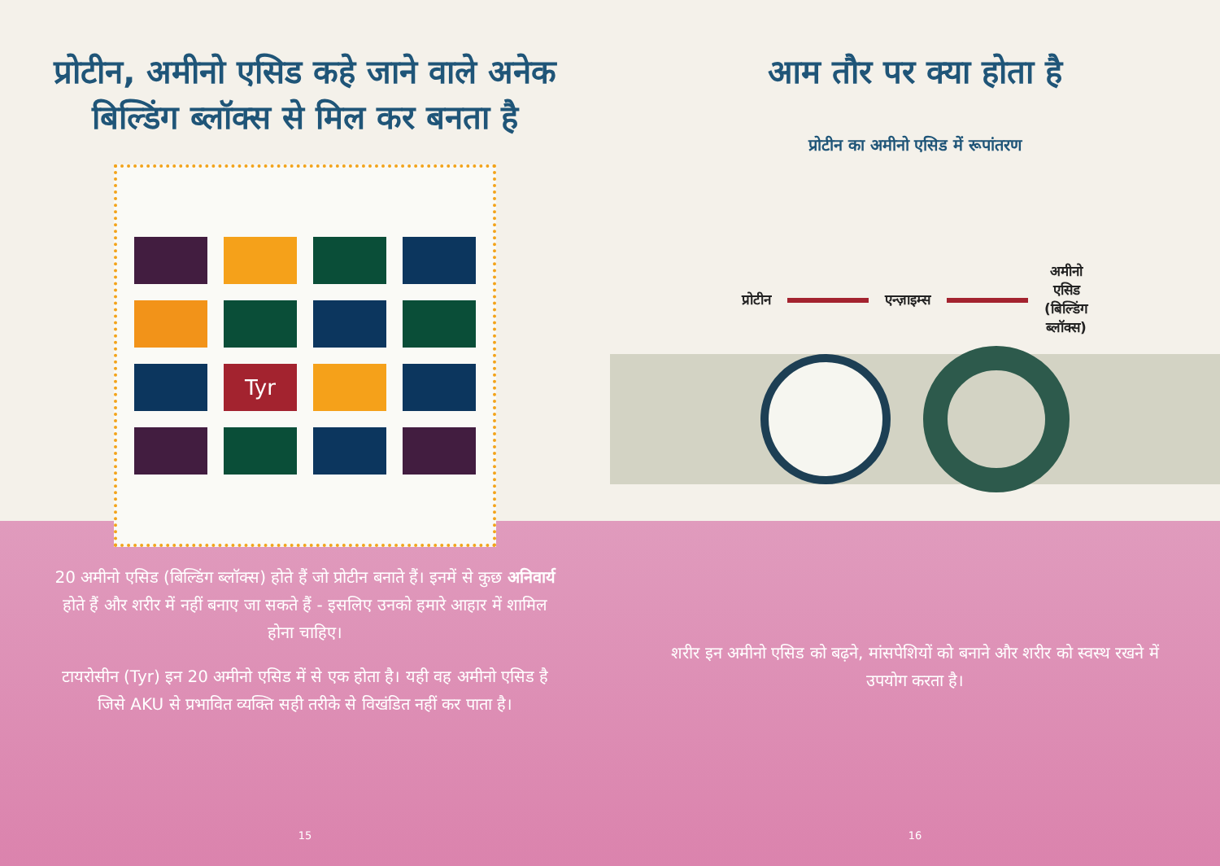प्रोटीन, अमीनो एसिड कहे जाने वाले अनेक बिल्डिंग ब्लॉक्स से मिल कर बनता है
Tyr
20 अमीनो एसिड (बिल्डिंग ब्लॉक्स) होते हैं जो प्रोटीन बनाते हैं। इनमें से कुछ अनिवार्य होते हैं और शरीर में नहीं बनाए जा सकते हैं - इसलिए उनको हमारे आहार में शामिल होना चाहिए।
टायरोसीन (Tyr) इन 20 अमीनो एसिड में से एक होता है। यही वह अमीनो एसिड है जिसे AKU से प्रभावित व्यक्ति सही तरीके से विखंडित नहीं कर पाता है।
15
आम तौर पर क्या होता है
प्रोटीन का अमीनो एसिड में रूपांतरण
प्रोटीन एन्ज़ाइम्स अमीनो
एसिड
(बिल्डिंग
ब्लॉक्स)
शरीर इन अमीनो एसिड को बढ़ने, मांसपेशियों को बनाने और शरीर को स्वस्थ रखने में उपयोग करता है।
16